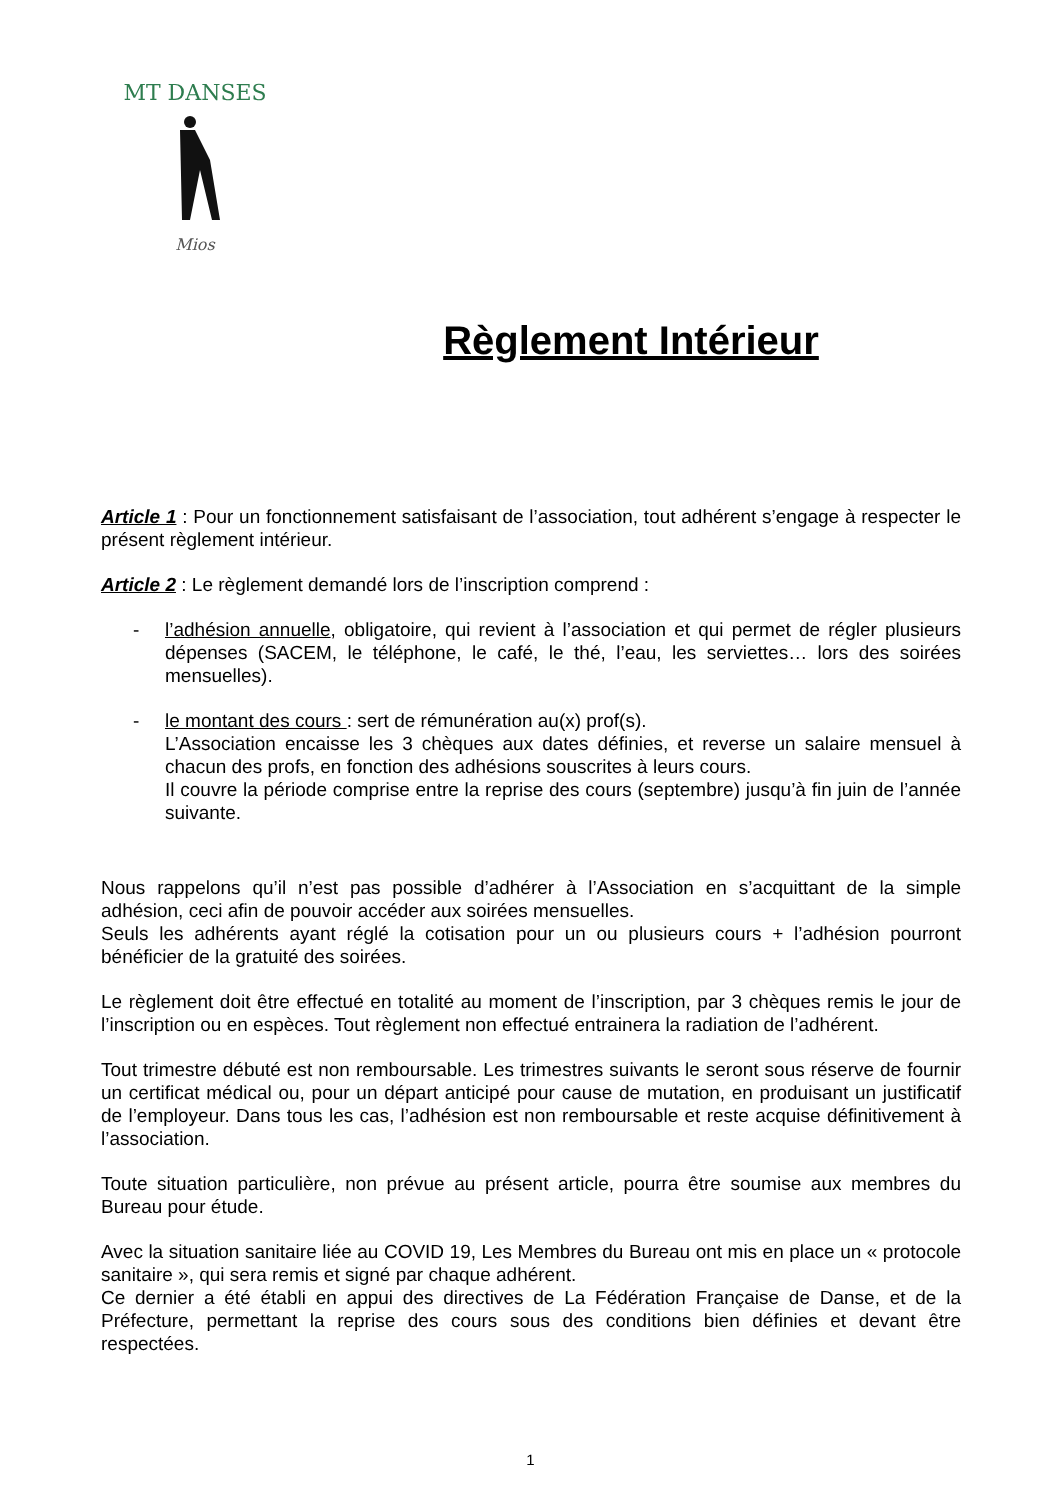MT DANSES
Mios
Règlement Intérieur
Article 1 : Pour un fonctionnement satisfaisant de l’association, tout adhérent s’engage à respecter le présent règlement intérieur.
Article 2 : Le règlement demandé lors de l’inscription comprend :
- l’adhésion annuelle, obligatoire, qui revient à l’association et qui permet de régler plusieurs dépenses (SACEM, le téléphone, le café, le thé, l’eau, les serviettes… lors des soirées mensuelles).
- le montant des cours : sert de rémunération au(x) prof(s).
L’Association encaisse les 3 chèques aux dates définies, et reverse un salaire mensuel à chacun des profs, en fonction des adhésions souscrites à leurs cours.
Il couvre la période comprise entre la reprise des cours (septembre) jusqu’à fin juin de l’année suivante.
Nous rappelons qu’il n’est pas possible d’adhérer à l’Association en s’acquittant de la simple adhésion, ceci afin de pouvoir accéder aux soirées mensuelles.
Seuls les adhérents ayant réglé la cotisation pour un ou plusieurs cours + l’adhésion pourront bénéficier de la gratuité des soirées.
Le règlement doit être effectué en totalité au moment de l’inscription, par 3 chèques remis le jour de l’inscription ou en espèces. Tout règlement non effectué entrainera la radiation de l’adhérent.
Tout trimestre débuté est non remboursable. Les trimestres suivants le seront sous réserve de fournir un certificat médical ou, pour un départ anticipé pour cause de mutation, en produisant un justificatif de l’employeur. Dans tous les cas, l’adhésion est non remboursable et reste acquise définitivement à l’association.
Toute situation particulière, non prévue au présent article, pourra être soumise aux membres du Bureau pour étude.
Avec la situation sanitaire liée au COVID 19, Les Membres du Bureau ont mis en place un « protocole sanitaire », qui sera remis et signé par chaque adhérent.
Ce dernier a été établi en appui des directives de La Fédération Française de Danse, et de la Préfecture, permettant la reprise des cours sous des conditions bien définies et devant être respectées.
1